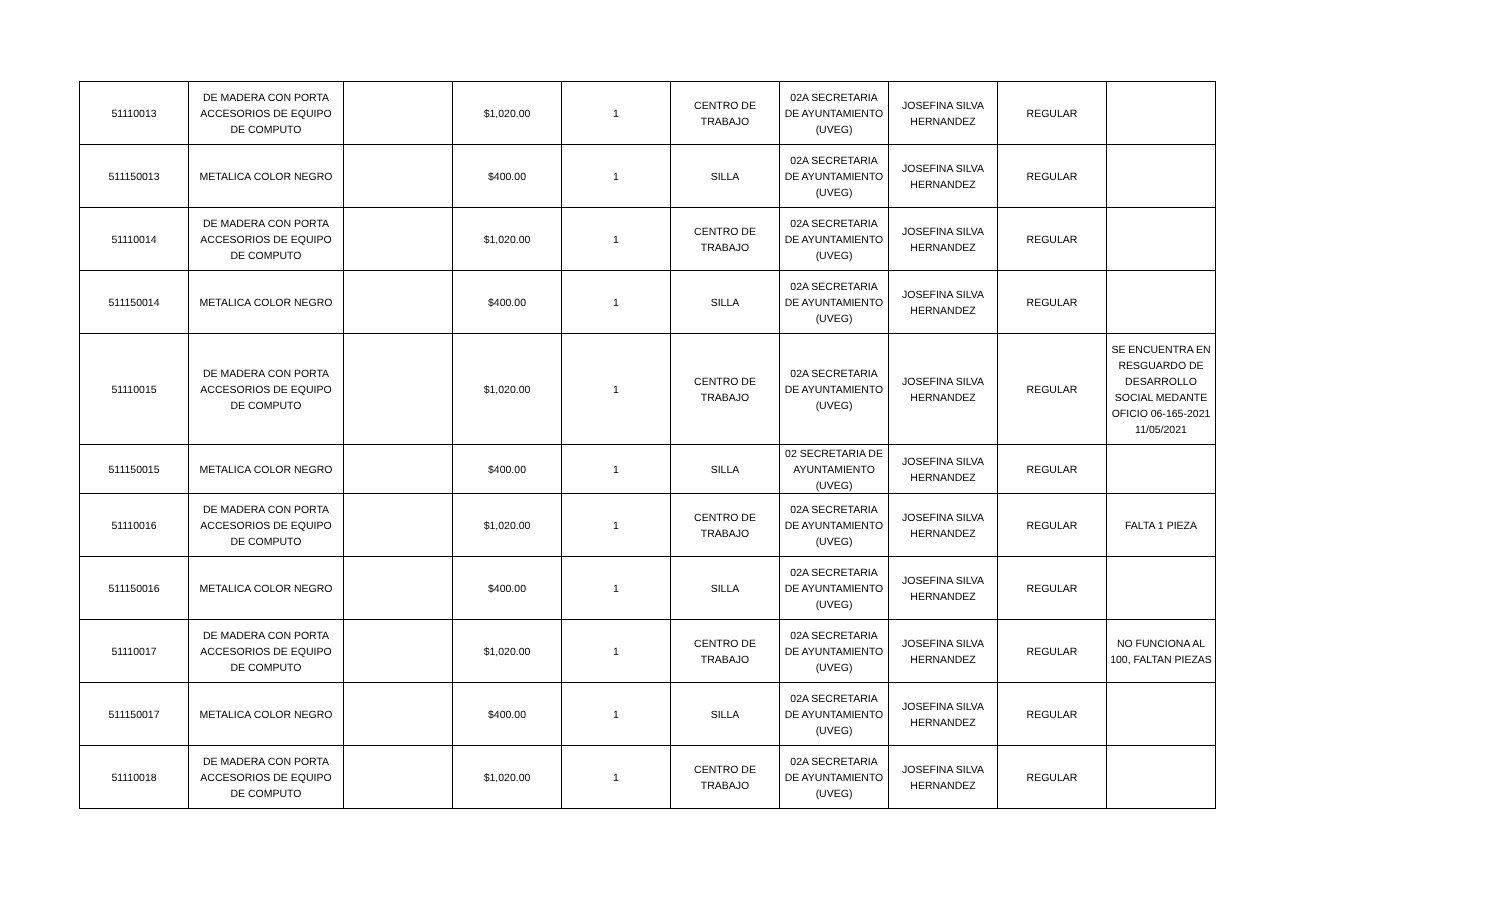| 51110013 | DE MADERA CON PORTA ACCESORIOS DE EQUIPO DE COMPUTO | | $1,020.00 | 1 | CENTRO DE TRABAJO | 02A SECRETARIA DE AYUNTAMIENTO (UVEG) | JOSEFINA SILVA HERNANDEZ | REGULAR | |
| 511150013 | METALICA COLOR NEGRO | | $400.00 | 1 | SILLA | 02A SECRETARIA DE AYUNTAMIENTO (UVEG) | JOSEFINA SILVA HERNANDEZ | REGULAR | |
| 51110014 | DE MADERA CON PORTA ACCESORIOS DE EQUIPO DE COMPUTO | | $1,020.00 | 1 | CENTRO DE TRABAJO | 02A SECRETARIA DE AYUNTAMIENTO (UVEG) | JOSEFINA SILVA HERNANDEZ | REGULAR | |
| 511150014 | METALICA COLOR NEGRO | | $400.00 | 1 | SILLA | 02A SECRETARIA DE AYUNTAMIENTO (UVEG) | JOSEFINA SILVA HERNANDEZ | REGULAR | |
| 51110015 | DE MADERA CON PORTA ACCESORIOS DE EQUIPO DE COMPUTO | | $1,020.00 | 1 | CENTRO DE TRABAJO | 02A SECRETARIA DE AYUNTAMIENTO (UVEG) | JOSEFINA SILVA HERNANDEZ | REGULAR | SE ENCUENTRA EN RESGUARDO DE DESARROLLO SOCIAL MEDANTE OFICIO 06-165-2021 11/05/2021 |
| 511150015 | METALICA COLOR NEGRO | | $400.00 | 1 | SILLA | 02 SECRETARIA DE AYUNTAMIENTO (UVEG) | JOSEFINA SILVA HERNANDEZ | REGULAR | |
| 51110016 | DE MADERA CON PORTA ACCESORIOS DE EQUIPO DE COMPUTO | | $1,020.00 | 1 | CENTRO DE TRABAJO | 02A SECRETARIA DE AYUNTAMIENTO (UVEG) | JOSEFINA SILVA HERNANDEZ | REGULAR | FALTA 1 PIEZA |
| 511150016 | METALICA COLOR NEGRO | | $400.00 | 1 | SILLA | 02A SECRETARIA DE AYUNTAMIENTO (UVEG) | JOSEFINA SILVA HERNANDEZ | REGULAR | |
| 51110017 | DE MADERA CON PORTA ACCESORIOS DE EQUIPO DE COMPUTO | | $1,020.00 | 1 | CENTRO DE TRABAJO | 02A SECRETARIA DE AYUNTAMIENTO (UVEG) | JOSEFINA SILVA HERNANDEZ | REGULAR | NO FUNCIONA AL 100, FALTAN PIEZAS |
| 511150017 | METALICA COLOR NEGRO | | $400.00 | 1 | SILLA | 02A SECRETARIA DE AYUNTAMIENTO (UVEG) | JOSEFINA SILVA HERNANDEZ | REGULAR | |
| 51110018 | DE MADERA CON PORTA ACCESORIOS DE EQUIPO DE COMPUTO | | $1,020.00 | 1 | CENTRO DE TRABAJO | 02A SECRETARIA DE AYUNTAMIENTO (UVEG) | JOSEFINA SILVA HERNANDEZ | REGULAR | |